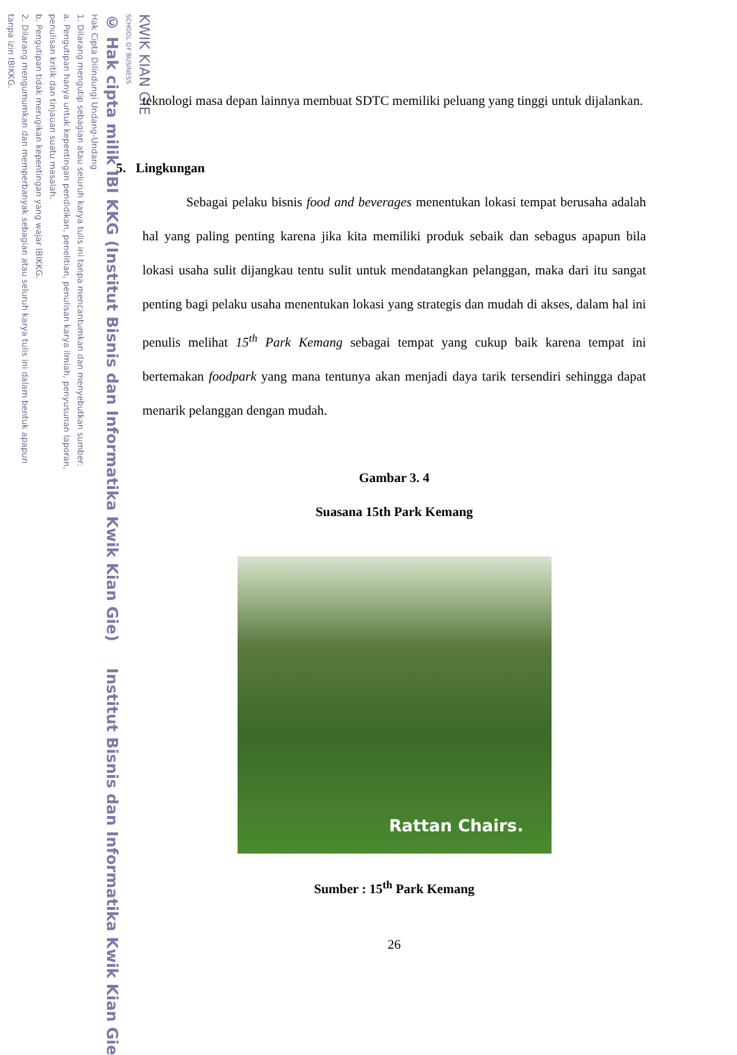KWIK KIAN GIE
SCHOOL OF BUSINESS
© Hak cipta milik IBI KKG (Institut Bisnis dan Informatika Kwik Kian Gie) Institut Bisnis dan Informatika Kwik Kian Gie
Hak Cipta Dilindungi Undang-Undang
1. Dilarang mengutip sebagian atau seluruh karya tulis ini tanpa mencantumkan dan menyebutkan sumber:
a. Pengutipan hanya untuk kepentingan pendidikan, penelitian, penulisan karya ilmiah, penyusunan laporan,
penulisan kritik dan tinjauan suatu masalah.
b. Pengutipan tidak merugikan kepentingan yang wajar IBIKKG.
2. Dilarang mengumumkan dan memperbanyak sebagian atau seluruh karya tulis ini dalam bentuk apapun
tanpa izin IBIKKG.
teknologi masa depan lainnya membuat SDTC memiliki peluang yang tinggi untuk dijalankan.
5. Lingkungan
Sebagai pelaku bisnis food and beverages menentukan lokasi tempat berusaha adalah hal yang paling penting karena jika kita memiliki produk sebaik dan sebagus apapun bila lokasi usaha sulit dijangkau tentu sulit untuk mendatangkan pelanggan, maka dari itu sangat penting bagi pelaku usaha menentukan lokasi yang strategis dan mudah di akses, dalam hal ini penulis melihat 15<sup>th</sup> Park Kemang sebagai tempat yang cukup baik karena tempat ini bertemakan foodpark yang mana tentunya akan menjadi daya tarik tersendiri sehingga dapat menarik pelanggan dengan mudah.
Gambar 3. 4
Suasana 15th Park Kemang
Rattan Chairs.
Sumber : 15<sup>th</sup> Park Kemang
26